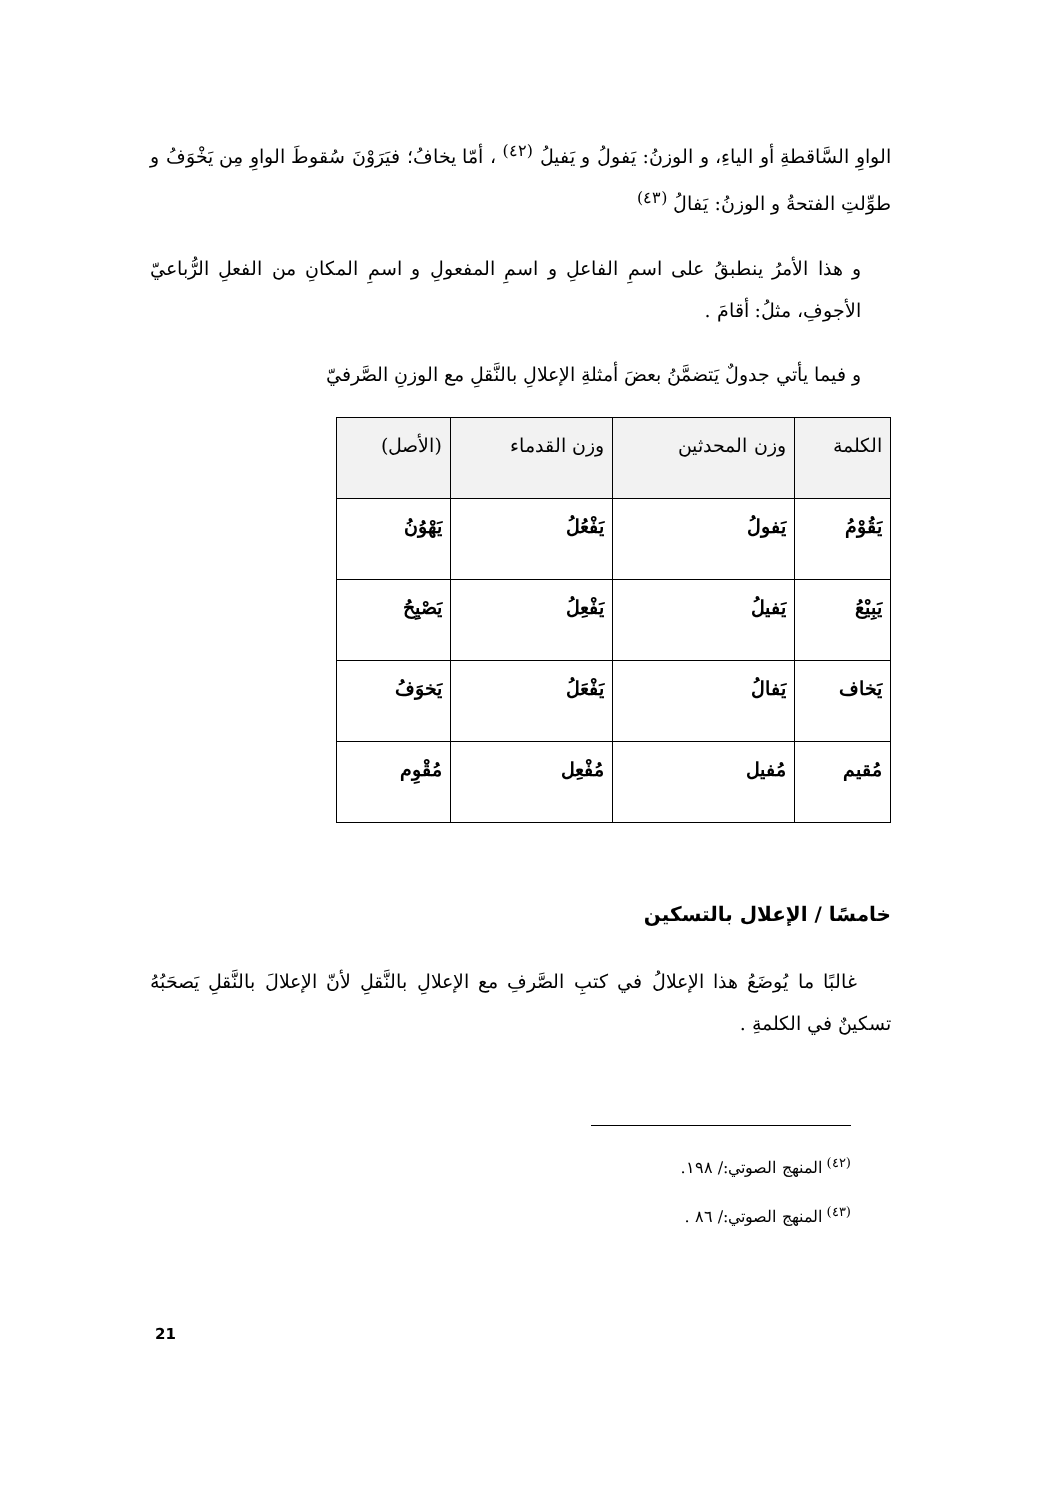الواوِ السَّاقطةِ أو الياءِ، و الوزنُ: يَفولُ و يَفيلُ <sup>(٤٢)</sup> ، أمّا يخافُ؛ فيَرَوْنَ سُقوطَ الواوِ مِن يَخْوَفُ و طوِّلتِ الفتحةُ و الوزنُ: يَفالُ <sup>(٤٣)</sup>
و هذا الأمرُ ينطبقُ على اسمِ الفاعلِ و اسمِ المفعولِ و اسمِ المكانِ من الفعلِ الرُّباعيّ الأجوفِ، مثلُ: أقامَ .
و فيما يأتي جدولٌ يَتضمَّنُ بعضَ أمثلةِ الإعلالِ بالنَّقلِ مع الوزنِ الصَّرفيّ
| الكلمة | وزن المحدثين | وزن القدماء | (الأصل) |
| --- | --- | --- | --- |
| يَقُوْمُ | يَفولُ | يَفْعُلُ | يَهْوُنُ |
| يَبِيْعُ | يَفيلُ | يَفْعِلُ | يَصْيِحُ |
| يَخاف | يَفالُ | يَفْعَلُ | يَخوَفُ |
| مُقيم | مُفيل | مُفْعِل | مُقْوِم |
خامسًا / الإعلال بالتسكين
غالبًا ما يُوضَعُ هذا الإعلالُ في كتبِ الصَّرفِ مع الإعلالِ بالنَّقلِ لأنّ الإعلالَ بالنَّقلِ يَصحَبُهُ تسكينٌ في الكلمةِ .
<sup>(٤٢)</sup> المنهج الصوتي:/ ١٩٨.
<sup>(٤٣)</sup> المنهج الصوتي:/ ٨٦ .
21